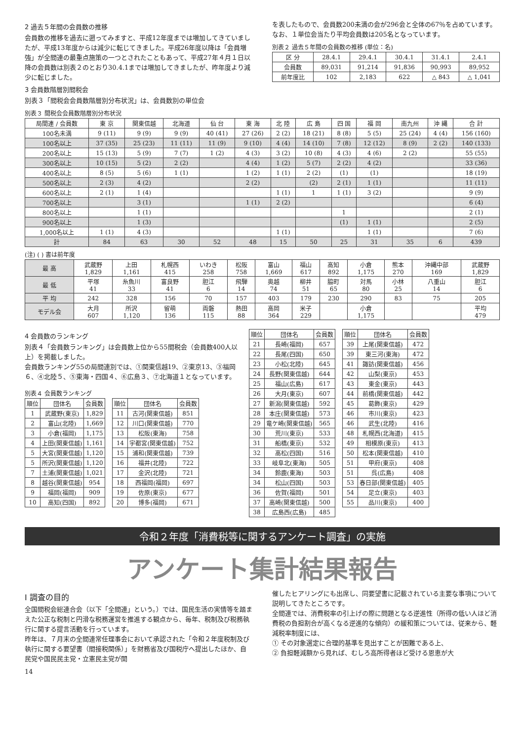2 過去５年間の会員数の推移
会員数の推移を過去に遡ってみますと、平成12年度までは増加してきていましたが、平成13年度からは減少に転じてきました。平成26年度以降は「会員増強」が全間連の最重点施策の一つとされたこともあって、平成27年４月１日以降の会員数は別表２のとおり30.4.1までは増加してきましたが、昨年度より減少に転じました。
3 会員数階層別間税会
別表３「間税会会員数階層別分布状況」は、会員数別の単位会
を表したもので、会員数200未満の会が296会と全体の67％を占めています。
なお、１単位会当たり平均会員数は205名となっています。
別表２ 過去５年間の会員数の推移 (単位：名)
| 区 分 | 28.4.1 | 29.4.1 | 30.4.1 | 31.4.1 | 2.4.1 |
| --- | --- | --- | --- | --- | --- |
| 会員数 | 89,031 | 91,214 | 91,836 | 90,993 | 89,952 |
| 前年度比 | 102 | 2,183 | 622 | △ 843 | △ 1,041 |
別表３ 間税会会員数階層別分布状況
| 局間連 / 会員数 | 東 京 | 関東信越 | 北海道 | 仙 台 | 東 海 | 北 陸 | 広 島 | 四 国 | 福 岡 | 南九州 | 沖 縄 | 合 計 |
| --- | --- | --- | --- | --- | --- | --- | --- | --- | --- | --- | --- | --- |
| 100名未満 | 9 (11) | 9 (9) | 9 (9) | 40 (41) | 27 (26) | 2 (2) | 18 (21) | 8 (8) | 5 (5) | 25 (24) | 4 (4) | 156 (160) |
| 100名以上 | 37 (35) | 25 (23) | 11 (11) | 11 (9) | 9 (10) | 4 (4) | 14 (10) | 7 (8) | 12 (12) | 8 (9) | 2 (2) | 140 (133) |
| 200名以上 | 15 (13) | 5 (9) | 7 (7) | 1 (2) | 4 (3) | 3 (2) | 10 (8) | 4 (3) | 4 (6) | 2 (2) | | 55 (55) |
| 300名以上 | 10 (15) | 5 (2) | 2 (2) | | 4 (4) | 1 (2) | 5 (7) | 2 (2) | 4 (2) | | | 33 (36) |
| 400名以上 | 8 (5) | 5 (6) | 1 (1) | | 1 (2) | 1 (1) | 2 (2) | (1) | (1) | | | 18 (19) |
| 500名以上 | 2 (3) | 4 (2) | | | 2 (2) | | (2) | 2 (1) | 1 (1) | | | 11 (11) |
| 600名以上 | 2 (1) | 1 (4) | | | | 1 (1) | 1 | 1 (1) | 3 (2) | | | 9 (9) |
| 700名以上 | | 3 (1) | | | 1 (1) | 2 (2) | | | | | | 6 (4) |
| 800名以上 | | 1 (1) | | | | | | 1 | | | | 2 (1) |
| 900名以上 | | 1 (3) | | | | | | (1) | 1 (1) | | | 2 (5) |
| 1,000名以上 | 1 (1) | 4 (3) | | | | 1 (1) | | | 1 (1) | | | 7 (6) |
| 計 | 84 | 63 | 30 | 52 | 48 | 15 | 50 | 25 | 31 | 35 | 6 | 439 |
(注) ( ) 書は前年度
| 最 高 | 武蔵野 1,829 | 上田 1,161 | 札幌西 415 | いわき 258 | 松阪 758 | 富山 1,669 | 福山 617 | 高知 892 | 小倉 1,175 | 熊本 270 | 沖縄中部 169 | 武蔵野 1,829 |
| 最 低 | 平塚 41 | 糸魚川 33 | 富良野 41 | 胆江 6 | 飛騨 14 | 奥越 74 | 柳井 51 | 脇町 65 | 対馬 80 | 小林 25 | 八重山 14 | 胆江 6 |
| 平 均 | 242 | 328 | 156 | 70 | 157 | 403 | 179 | 230 | 290 | 83 | 75 | 205 |
| モデル会 | 大月 607 | 所沢 1,120 | 留萌 136 | 両磐 115 | 熱田 88 | 高岡 364 | 米子 229 | | 小倉 1,175 | | | 平均 479 |
4 会員数のランキング
別表４「会員数ランキング」は会員数上位から55間税会（会員数400人以上）を掲載しました。
会員数ランキング55の局間連別では、①関東信越19、②東京13、③福岡６、④北陸５、⑤東海・四国４、⑥広島３、⑦北海道１となっています。
別表４ 会員数ランキング
| 順位 | 団体名 | 会員数 |
| --- | --- | --- |
| 1 | 武蔵野(東京) | 1,829 |
| 2 | 富山(北陸) | 1,669 |
| 3 | 小倉(福岡) | 1,175 |
| 4 | 上田(関東信越) | 1,161 |
| 5 | 大宮(関東信越) | 1,120 |
| 5 | 所沢(関東信越) | 1,120 |
| 7 | 土浦(関東信越) | 1,021 |
| 8 | 越谷(関東信越) | 954 |
| 9 | 福岡(福岡) | 909 |
| 10 | 高知(四国) | 892 |
| 順位 | 団体名 | 会員数 |
| --- | --- | --- |
| 11 | 古河(関東信越) | 851 |
| 12 | 川口(関東信越) | 770 |
| 13 | 松阪(東海) | 758 |
| 14 | 宇都宮(関東信越) | 752 |
| 15 | 浦和(関東信越) | 739 |
| 16 | 福井(北陸) | 722 |
| 17 | 金沢(北陸) | 721 |
| 18 | 西福岡(福岡) | 697 |
| 19 | 佐原(東京) | 677 |
| 20 | 博多(福岡) | 671 |
| 順位 | 団体名 | 会員数 |
| --- | --- | --- |
| 21 | 長崎(福岡) | 657 |
| 22 | 長尾(四国) | 650 |
| 23 | 小松(北陸) | 645 |
| 24 | 長野(関東信越) | 644 |
| 25 | 福山(広島) | 617 |
| 26 | 大月(東京) | 607 |
| 27 | 新潟(関東信越) | 592 |
| 28 | 本庄(関東信越) | 573 |
| 29 | 竜ケ崎(関東信越) | 565 |
| 30 | 荒川(東京) | 533 |
| 31 | 船橋(東京) | 532 |
| 32 | 高松(四国) | 516 |
| 33 | 岐阜北(東海) | 505 |
| 34 | 鈴鹿(東海) | 503 |
| 34 | 松山(四国) | 503 |
| 36 | 佐賀(福岡) | 501 |
| 37 | 高崎(関東信越) | 500 |
| 38 | 広島西(広島) | 485 |
| 順位 | 団体名 | 会員数 |
| --- | --- | --- |
| 39 | 上尾(関東信越) | 472 |
| 39 | 東三河(東海) | 472 |
| 41 | 諏訪(関東信越) | 456 |
| 42 | 山梨(東京) | 453 |
| 43 | 東金(東京) | 443 |
| 44 | 前橋(関東信越) | 442 |
| 45 | 葛飾(東京) | 429 |
| 46 | 市川(東京) | 423 |
| 46 | 武生(北陸) | 416 |
| 48 | 札幌西(北海道) | 415 |
| 49 | 相模原(東京) | 413 |
| 50 | 松本(関東信越) | 410 |
| 51 | 甲府(東京) | 408 |
| 51 | 呉(広島) | 408 |
| 53 | 春日部(関東信越) | 405 |
| 54 | 足立(東京) | 403 |
| 55 | 品川(東京) | 400 |
令和２年度「消費税等に関するアンケート調査」の実施
アンケート集計結果報告
Ⅰ 調査の目的
全国間税会総連合会（以下「全間連」という。）では、国民生活の実情等を踏まえた公正な税制と円滑な税務運営を推進する観点から、毎年、税制及び税務執行に関する提言活動を行っています。
昨年は、７月末の全間連常任理事会において承認された「令和２年度税制及び執行に関する要望書（間接税関係）」を財務省及び国税庁へ提出したほか、自民党や国民民主党・立憲民主党が開
催したヒアリングにも出席し、同要望書に記載されている主要な事項について説明してきたところです。
全間連では、消費税率の引上げの際に問題となる逆進性（所得の低い人ほど消費税の負担割合が高くなる逆進的な傾向）の緩和策については、従来から、軽減税率制度には、
① その対象選定に合理的基準を見出すことが困難である上、
② 負担軽減額から見れば、むしろ高所得者ほど受ける恩恵が大
14